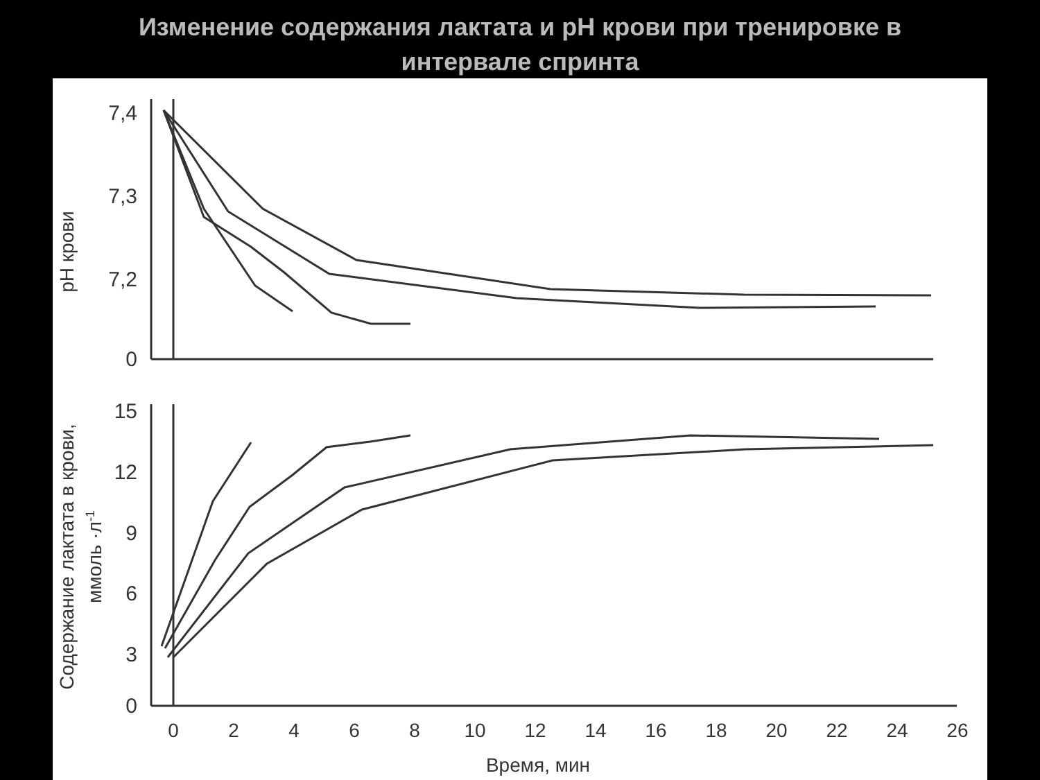Изменение содержания лактата и pH крови при тренировке в
интервале спринта
pH крови
Содержание лактата в крови,
ммоль ·л-1
7,4
7,3
7,2
0
15
12
9
6
3
0
0
2
4
6
8
10
12
14
16
18
20
22
24
26
Время, мин